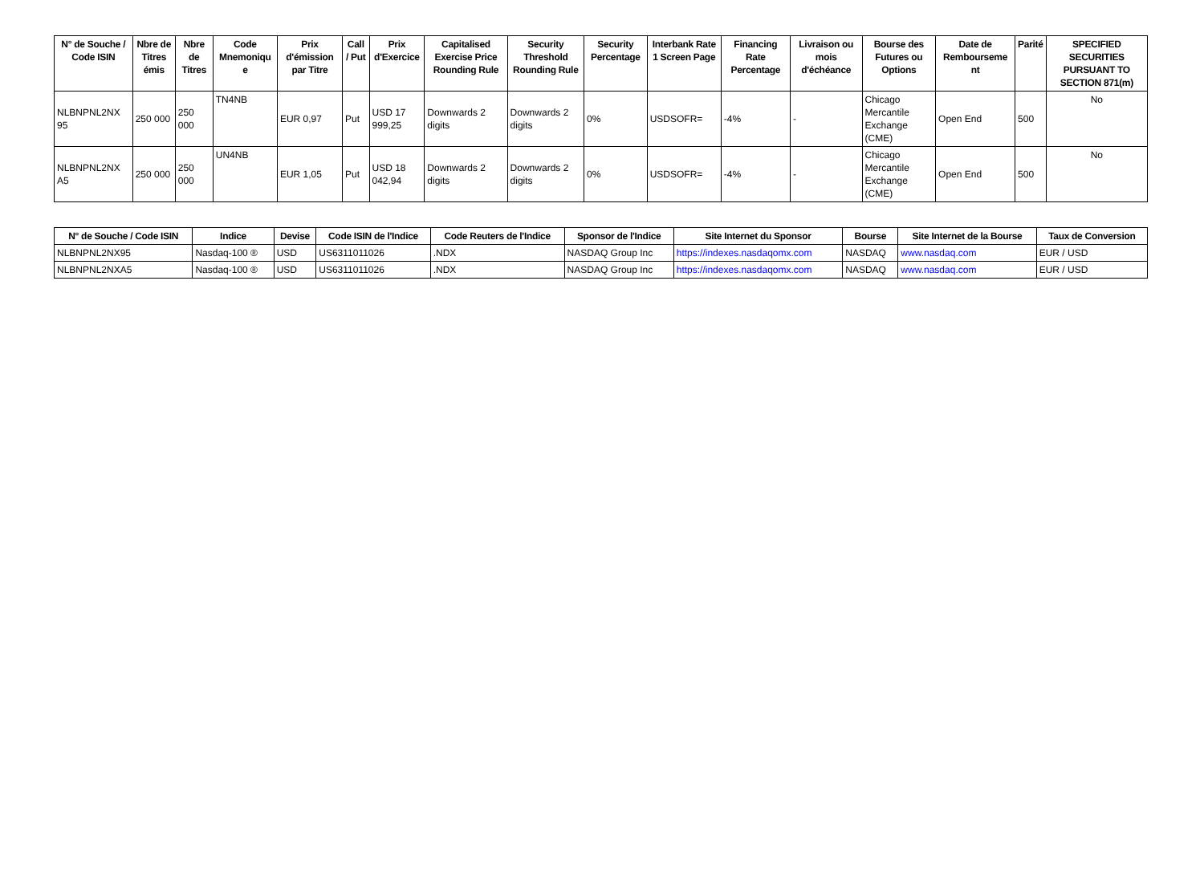| N° de Souche / Code ISIN | Nbre de Titres émis | Nbre de Titres | Code Mnemoniqu e | Prix d'émission par Titre | Call / Put | Prix d'Exercice | Capitalised Exercise Price Rounding Rule | Security Threshold Rounding Rule | Security Percentage | Interbank Rate 1 Screen Page | Financing Rate Percentage | Livraison ou mois d'échéance | Bourse des Futures ou Options | Date de Rembourseme nt | Parité | SPECIFIED SECURITIES PURSUANT TO SECTION 871(m) |
| --- | --- | --- | --- | --- | --- | --- | --- | --- | --- | --- | --- | --- | --- | --- | --- | --- |
| NLBNPNL2NX 95 | 250 000 | 250 000 | TN4NB | EUR 0,97 | Put | USD 17 999,25 | Downwards 2 digits | Downwards 2 digits | 0% | USDSOFR= | -4% | - | Chicago Mercantile Exchange (CME) | Open End | 500 | No |
| NLBNPNL2NX A5 | 250 000 | 250 000 | UN4NB | EUR 1,05 | Put | USD 18 042,94 | Downwards 2 digits | Downwards 2 digits | 0% | USDSOFR= | -4% | - | Chicago Mercantile Exchange (CME) | Open End | 500 | No |
| N° de Souche / Code ISIN | Indice | Devise | Code ISIN de l'Indice | Code Reuters de l'Indice | Sponsor de l'Indice | Site Internet du Sponsor | Bourse | Site Internet de la Bourse | Taux de Conversion |
| --- | --- | --- | --- | --- | --- | --- | --- | --- | --- |
| NLBNPNL2NX95 | Nasdaq-100 ® | USD | US6311011026 | .NDX | NASDAQ Group Inc | https://indexes.nasdaqomx.com | NASDAQ | www.nasdaq.com | EUR / USD |
| NLBNPNL2NXA5 | Nasdaq-100 ® | USD | US6311011026 | .NDX | NASDAQ Group Inc | https://indexes.nasdaqomx.com | NASDAQ | www.nasdaq.com | EUR / USD |